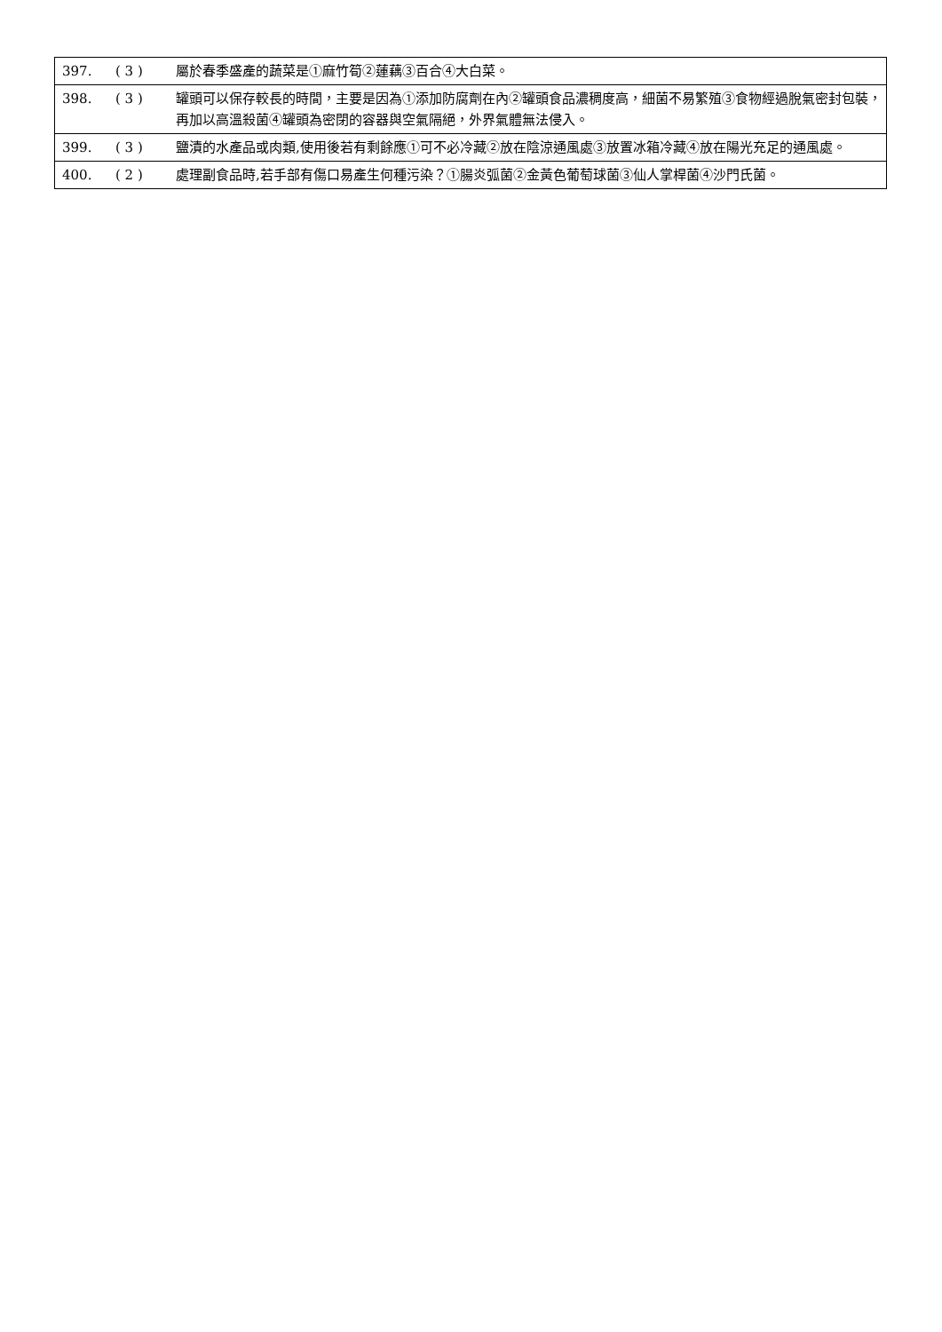| 397. | ( 3 ) | 屬於春季盛產的蔬菜是①麻竹筍②蓮藕③百合④大白菜。 |
| 398. | ( 3 ) | 罐頭可以保存較長的時間，主要是因為①添加防腐劑在內②罐頭食品濃稠度高，細菌不易繁殖③食物經過脫氣密封包裝，再加以高溫殺菌④罐頭為密閉的容器與空氣隔絕，外界氣體無法侵入。 |
| 399. | ( 3 ) | 鹽漬的水產品或肉類,使用後若有剩餘應①可不必冷藏②放在陰涼通風處③放置冰箱冷藏④放在陽光充足的通風處。 |
| 400. | ( 2 ) | 處理副食品時,若手部有傷口易產生何種污染？①腸炎弧菌②金黃色葡萄球菌③仙人掌桿菌④沙門氏菌。 |